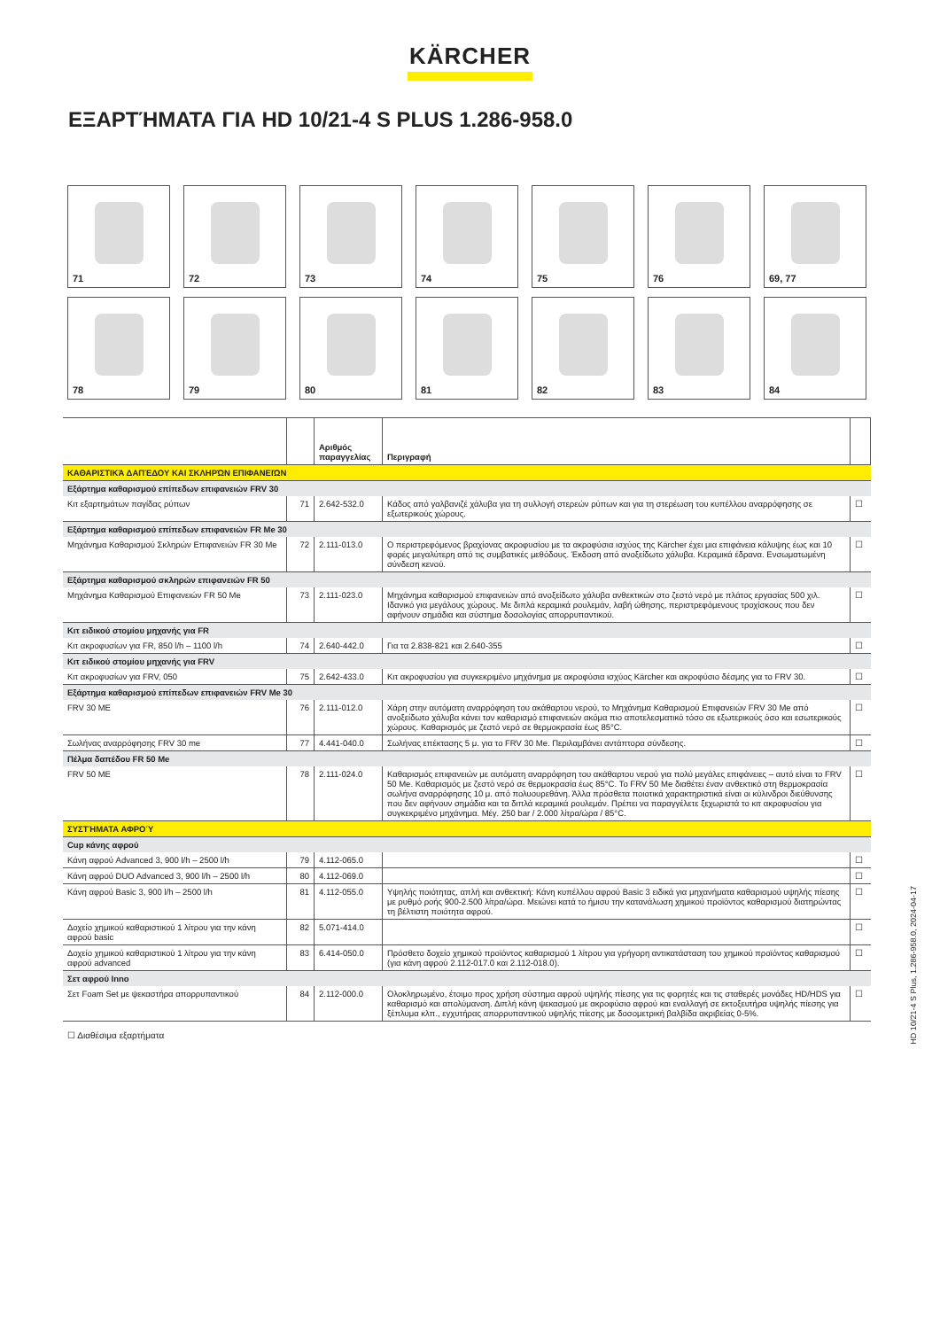KÄRCHER
ΕΞΑΡΤΉΜΑΤΑ ΓΙΑ HD 10/21-4 S PLUS 1.286-958.0
71
72
73
74
75
76
69, 77
78
79
80
81
82
83
84
| | | Αριθμός παραγγελίας | Περιγραφή | |
| --- | --- | --- | --- | --- |
| ΚΑΘΑΡΙΣΤΙΚΆ ΔΑΠΈΔΟΥ ΚΑΙ ΣΚΛΗΡΏΝ ΕΠΙΦΑΝΕΙΏΝ | | | | |
| Εξάρτημα καθαρισμού επίπεδων επιφανειών FRV 30 | | | | |
| Κιτ εξαρτημάτων παγίδας ρύπων | 71 | 2.642-532.0 | Κάδος από γαλβανιζέ χάλυβα για τη συλλογή στερεών ρύπων και για τη στερέωση του κυπέλλου αναρρόφησης σε εξωτερικούς χώρους. | ☐ |
| Εξάρτημα καθαρισμού επίπεδων επιφανειών FR Me 30 | | | | |
| Μηχάνημα Καθαρισμού Σκληρών Επιφανειών FR 30 Me | 72 | 2.111-013.0 | Ο περιστρεφόμενος βραχίονας ακροφυσίου με τα ακροφύσια ισχύος της Kärcher έχει μια επιφάνεια κάλυψης έως και 10 φορές μεγαλύτερη από τις συμβατικές μεθόδους. Έκδοση από ανοξείδωτο χάλυβα. Κεραμικά έδρανα. Ενσωματωμένη σύνδεση κενού. | ☐ |
| Εξάρτημα καθαρισμού σκληρών επιφανειών FR 50 | | | | |
| Μηχάνημα Καθαρισμού Επιφανειών FR 50 Me | 73 | 2.111-023.0 | Μηχάνημα καθαρισμού επιφανειών από ανοξείδωτο χάλυβα ανθεκτικών στο ζεστό νερό με πλάτος εργασίας 500 χιλ. Ιδανικό για μεγάλους χώρους. Με διπλά κεραμικά ρουλεμάν, λαβή ώθησης, περιστρεφόμενους τροχίσκους που δεν αφήνουν σημάδια και σύστημα δοσολογίας απορρυπαντικού. | ☐ |
| Κιτ ειδικού στομίου μηχανής για FR | | | | |
| Κιτ ακροφυσίων για FR, 850 l/h – 1100 l/h | 74 | 2.640-442.0 | Για τα 2.838-821 και 2.640-355 | ☐ |
| Κιτ ειδικού στομίου μηχανής για FRV | | | | |
| Κιτ ακροφυσίων για FRV, 050 | 75 | 2.642-433.0 | Κιτ ακροφυσίου για συγκεκριμένο μηχάνημα με ακροφύσια ισχύος Kärcher και ακροφύσιο δέσμης για το FRV 30. | ☐ |
| Εξάρτημα καθαρισμού επίπεδων επιφανειών FRV Me 30 | | | | |
| FRV 30 ME | 76 | 2.111-012.0 | Χάρη στην αυτόματη αναρρόφηση του ακάθαρτου νερού, το Μηχάνημα Καθαρισμού Επιφανειών FRV 30 Me από ανοξείδωτο χάλυβα κάνει τον καθαρισμό επιφανειών ακόμα πιο αποτελεσματικό τόσο σε εξωτερικούς όσο και εσωτερικούς χώρους. Καθαρισμός με ζεστό νερό σε θερμοκρασία έως 85°C. | ☐ |
| Σωλήνας αναρρόφησης FRV 30 me | 77 | 4.441-040.0 | Σωλήνας επέκτασης 5 μ. για το FRV 30 Me. Περιλαμβάνει αντάπτορα σύνδεσης. | ☐ |
| Πέλμα δαπέδου FR 50 Me | | | | |
| FRV 50 ME | 78 | 2.111-024.0 | Καθαρισμός επιφανειών με αυτόματη αναρρόφηση του ακάθαρτου νερού για πολύ μεγάλες επιφάνειες – αυτό είναι το FRV 50 Me. Καθαρισμός με ζεστό νερό σε θερμοκρασία έως 85°C. Το FRV 50 Me διαθέτει έναν ανθεκτικό στη θερμοκρασία σωλήνα αναρρόφησης 10 μ. από πολυουρεθάνη. Άλλα πρόσθετα ποιοτικά χαρακτηριστικά είναι οι κύλινδροι διεύθυνσης που δεν αφήνουν σημάδια και τα διπλά κεραμικά ρουλεμάν. Πρέπει να παραγγέλετε ξεχωριστά το κιτ ακροφυσίου για συγκεκριμένο μηχάνημα. Μέγ. 250 bar / 2.000 λίτρα/ώρα / 85°C. | ☐ |
| ΣΥΣΤΉΜΑΤΑ ΑΦΡΟΎ | | | | |
| Cup κάνης αφρού | | | | |
| Κάνη αφρού Advanced 3, 900 l/h – 2500 l/h | 79 | 4.112-065.0 | | ☐ |
| Κάνη αφρού DUO Advanced 3, 900 l/h – 2500 l/h | 80 | 4.112-069.0 | | ☐ |
| Κάνη αφρού Basic 3, 900 l/h – 2500 l/h | 81 | 4.112-055.0 | Υψηλής ποιότητας, απλή και ανθεκτική: Κάνη κυπέλλου αφρού Basic 3 ειδικά για μηχανήματα καθαρισμού υψηλής πίεσης με ρυθμό ροής 900-2.500 λίτρα/ώρα. Μειώνει κατά το ήμισυ την κατανάλωση χημικού προϊόντος καθαρισμού διατηρώντας τη βέλτιστη ποιότητα αφρού. | ☐ |
| Δοχείο χημικού καθαριστικού 1 λίτρου για την κάνη αφρού basic | 82 | 5.071-414.0 | | ☐ |
| Δοχείο χημικού καθαριστικού 1 λίτρου για την κάνη αφρού advanced | 83 | 6.414-050.0 | Πρόσθετο δοχείο χημικού προϊόντος καθαρισμού 1 λίτρου για γρήγορη αντικατάσταση του χημικού προϊόντος καθαρισμού (για κάνη αφρού 2.112-017.0 και 2.112-018.0). | ☐ |
| Σετ αφρού Inno | | | | |
| Σετ Foam Set με ψεκαστήρα απορρυπαντικού | 84 | 2.112-000.0 | Ολοκληρωμένο, έτοιμο προς χρήση σύστημα αφρού υψηλής πίεσης για τις φορητές και τις σταθερές μονάδες HD/HDS για καθαρισμό και απολύμανση. Διπλή κάνη ψεκασμού με ακροφύσιο αφρού και εναλλαγή σε εκτοξευτήρα υψηλής πίεσης για ξέπλυμα κλπ., εγχυτήρας απορρυπαντικού υψηλής πίεσης με δοσομετρική βαλβίδα ακριβείας 0-5%. | ☐ |
☐ Διαθέσιμα εξαρτήματα
HD 10/21-4 S Plus, 1.286-958.0, 2024-04-17